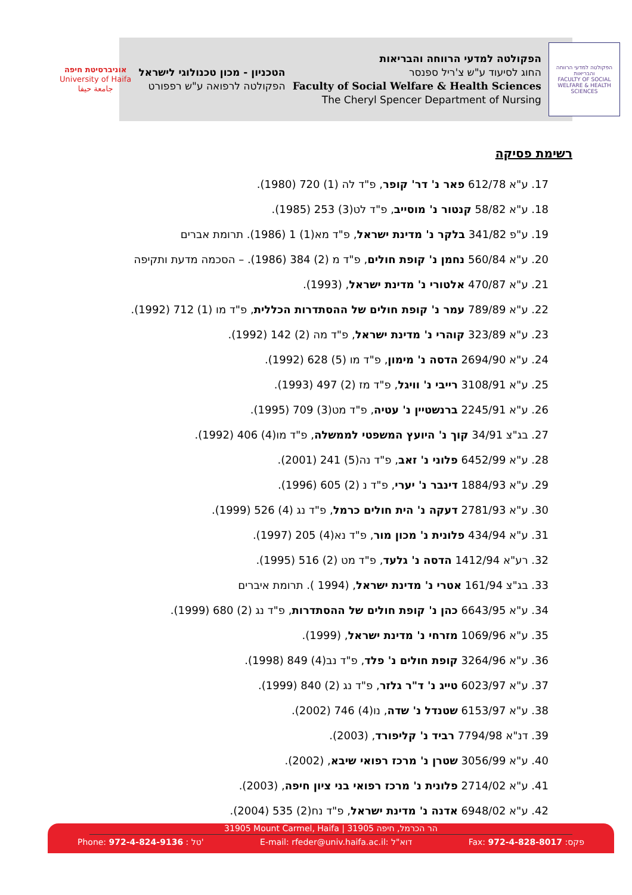הפקולטה למדעי הרווחה והבריאות
FACULTY OF SOCIAL WELFARE & HEALTH SCIENCES
הפקולטה למדעי הרווחה והבריאות
החוג לסיעוד ע"ש צ'ריל ספנסר
Faculty of Social Welfare & Health Sciences
The Cheryl Spencer Department of Nursing
הטכניון - מכון טכנולוגי לישראל
הפקולטה לרפואה ע"ש רפפורט
אוניברסיטת חיפה
University of Haifa
جامعة حيفا
רשימת פסיקה
17. ע"א 612/78 פאר נ' דר' קופר, פ"ד לה (1) 720 (1980).
18. ע"א 58/82 קנטור נ' מוסייב, פ"ד לט(3) 253 (1985).
19. ע"פ 341/82 בלקר נ' מדינת ישראל, פ"ד מא(1) 1 (1986). תרומת אברים
20. ע"א 560/84 נחמן נ' קופת חולים, פ"ד מ (2) 384 (1986). – הסכמה מדעת ותקיפה
21. ע"א 470/87 אלטורי נ' מדינת ישראל, (1993).
22. ע"א 789/89 עמר נ' קופת חולים של ההסתדרות הכללית, פ"ד מו (1) 712 (1992).
23. ע"א 323/89 קוהרי נ' מדינת ישראל, פ"ד מה (2) 142 (1992).
24. ע"א 2694/90 הדסה נ' מימון, פ"ד מו (5) 628 (1992).
25. ע"א 3108/91 רייבי נ' וויגל, פ"ד מז (2) 497 (1993).
26. ע"א 2245/91 ברנשטיין נ' עטיה, פ"ד מט(3) 709 (1995).
27. בג"צ 34/91 קוך נ' היועץ המשפטי לממשלה, פ"ד מו(4) 406 (1992).
28. ע"א 6452/99 פלוני נ' זאב, פ"ד נה(5) 241 (2001).
29. ע"א 1884/93 דינבר נ' יערי, פ"ד נ (2) 605 (1996).
30. ע"א 2781/93 דעקה נ' הית חולים כרמל, פ"ד נג (4) 526 (1999).
31. ע"א 434/94 פלונית נ' מכון מור, פ"ד נא(4) 205 (1997).
32. רע"א 1412/94 הדסה נ' גלעד, פ"ד מט (2) 516 (1995).
33. בג"צ 161/94 אטרי נ' מדינת ישראל, (1994 ). תרומת איברים
34. ע"א 6643/95 כהן נ' קופת חולים של ההסתדרות, פ"ד נג (2) 680 (1999).
35. ע"א 1069/96 מזרחי נ' מדינת ישראל, (1999).
36. ע"א 3264/96 קופת חולים נ' פלד, פ"ד נב(4) 849 (1998).
37. ע"א 6023/97 טייג נ' ד"ר גלזר, פ"ד נג (2) 840 (1999).
38. ע"א 6153/97 שטנדל נ' שדה, נו(4) 746 (2002).
39. דנ"א 7794/98 רביד נ' קליפורד, (2003).
40. ע"א 3056/99 שטרן נ' מרכז רפואי שיבא, (2002).
41. ע"א 2714/02 פלונית נ' מרכז רפואי בני ציון חיפה, (2003).
42. ע"א 6948/02 אדנה נ' מדינת ישראל, פ"ד נח(2) 535 (2004).
31905 Mount Carmel, Haifa | הר הכרמל, חיפה 31905
Phone: 972-4-824-9136 : טל' E-mail: rfeder@univ.haifa.ac.il: דוא"ל Fax: 972-4-828-8017 :פקס